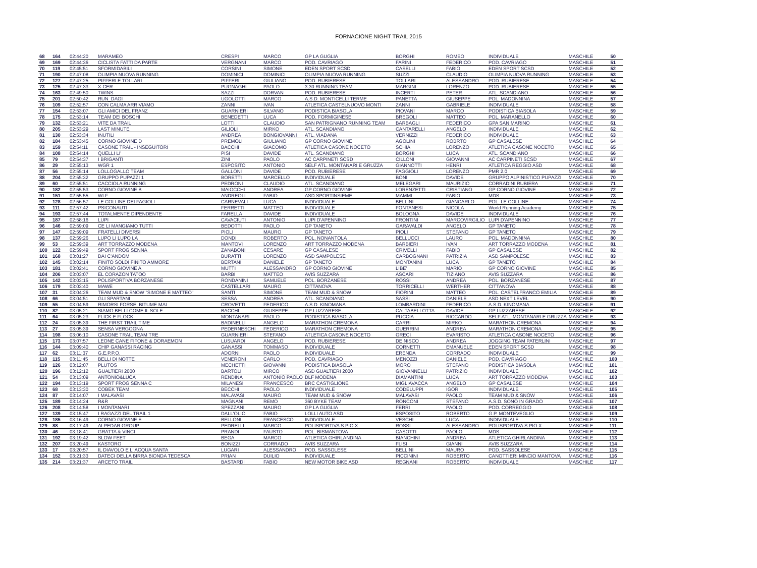FORNACIONE NIGHT TRAIL 2015
| 68 | 164 | 02:44:20 | MARAMEO | CRESPI | MARCO | GP LA GUGLIA | BORGHI | ROMEO | INDIVIDUALE | MASCHILE | 50 |
| 69 | 169 | 02:44:36 | CICLISTA FATTI DA PARTE | VERGNANI | MARCO | POD. CAVRIAGO | FARINI | FEDERICO | POD. CAVRIAGO | MASCHILE | 51 |
| 70 | 119 | 02:45:51 | SFORMIDABILI | CORSINI | SIMONE | EDEN SPORT SCSD | CASELLI | FABIO | EDEN SPORT SCSD | MASCHILE | 52 |
| 71 | 190 | 02:47:08 | OLIMPIA NUOVA RUNNING | DOMINICI | DOMINICI | OLIMPIA NUOVA RUNNING | SUZZI | CLAUDIO | OLIMPIA NUOVA RUNNING | MASCHILE | 53 |
| 72 | 127 | 02:47:25 | PIFFERI E TOLLARI | PIFFERI | GIULIANO | POD. RUBIERESE | TOLLARI | ALESSANDRO | POD. RUBIERESE | MASCHILE | 54 |
| 73 | 125 | 02:47:33 | X-CER | PUGNAGHI | PAOLO | 3,30 RUNNING TEAM | MARGINI | LORENZO | POD. RUBIERESE | MASCHILE | 55 |
| 74 | 163 | 02:49:50 | TWINS | SAZZI | DORVAN | POD. RUBIERESE | INCERTI | PETER | ATL. SCANDIANO | MASCHILE | 56 |
| 75 | 201 | 02:50:42 | RUN_DAGI | UGOLOTTI | MARCO | A.S.D. MONTICELLI TERME | PANETTA | GIUSEPPE | POL. MADONNINA | MASCHILE | 57 |
| 76 | 109 | 02:52:57 | CON CALMA ARRIVIAMO | ZANNI | IVAN | ATLETICA CASTELNUOVO MONTI | ZANNI | GABRIELE | INDIVIDUALE | MASCHILE | 58 |
| 77 | 154 | 02:53:07 | GLI AMICI DEL FRANZ | GUARNIERI | SILVANO | PODISTICA BIASOLA | PIOVANI | MARCO | PODISTICA BIASOLA | MASCHILE | 59 |
| 78 | 175 | 02:53:14 | TEAM DEI BOSCHI | BENEDETTI | LUCA | POD. FORMIGINESE | BREGOLI | MATTEO | POL. MARANELLO | MASCHILE | 60 |
| 79 | 132 | 02:53:21 | VITE DA TRAIL | LOTTI | CLAUDIO | SAN PATRIGNANO RUNNING TEAM | BARBAGLI | FEDERICO | GPA SAN MARINO | MASCHILE | 61 |
| 80 | 205 | 02:53:29 | LAST MINUTE | GILIOLI | MIRKO | ATL. SCANDIANO | CANTARELLI | ANGELO | INDIVIDUALE | MASCHILE | 62 |
| 81 | 130 | 02:53:34 | INUTILI | ANDREA | BONGIOVANNI | ATL. VIADANA | VERNIZZI | FEDERICO | INDIVIDUALE | MASCHILE | 63 |
| 82 | 184 | 02:53:45 | CORNO GIOVINE D | PREMOLI | GIULIANO | GP CORNO GIOVINE | AGOLINI | ROBRTO | GP CASALESE | MASCHILE | 64 |
| 83 | 159 | 02:54:11 | CASONE TRAIL - INSEGUITORI | BACCHI | GIACOMO | ATLETICA CASONE NOCETO | SCHIA | LORENZO | ATLETICA CASONE NOCETO | MASCHILE | 65 |
| 84 | 108 | 02:54:14 | QUELLI LI' | PISI | DAVIDE | ATL. SCANDIANO | BORGHI | LUCA | ATL. SCANDIANO | MASCHILE | 66 |
| 85 | 79 | 02:54:37 | I BRIGANTI | ZINI | PAOLO | AC CARPINETI SCSD | CILLONI | GIOVANNI | AC CARPINETI SCSD | MASCHILE | 67 |
| 86 | 29 | 02:55:13 | WGR 1 | ESPOSITO | ANTONIO | SELF ATL. MONTANARI E GRUZZA | GIANNOTTI | HENRI | ATLETICA REGGIO ASD | MASCHILE | 68 |
| 87 | 56 | 02:55:14 | LOLLOGALLO TEAM | GALLONI | DAVIDE | POD. RUBIERESE | FAGGIOLI | LORENZO | PMR 2.0 | MASCHILE | 69 |
| 88 | 204 | 02:55:32 | GRUPPO PUPAZZI 1 | BORETTI | MARCELLO | INDIVIDUALE | BONI | DAVIDE | GRUPPO ALPINISTICO PUPAZZI | MASCHILE | 70 |
| 89 | 60 | 02:55:51 | CACCIOLA RUNNING | PEDRONI | CLAUDIO | ATL. SCANDIANO | MELEGARI | MAURIZIO | CORRADINI RUBIERA | MASCHILE | 71 |
| 90 | 182 | 02:55:53 | CORNO GIOVINE B | MAIOCCHI | ANDREA | GP CORNO GIOVINE | LORENZETTI | CRISTIANO | GP CORNO GIOVINE | MASCHILE | 72 |
| 91 | 151 | 02:55:55 | WLF | ANDREOLI | FABIO | ASD SPORTINSIEME | MAMMI | FABIO | MDS | MASCHILE | 73 |
| 92 | 128 | 02:56:57 | LE COLLINE DEI FAGIOLI | CARNEVALI | LUCA | INDIVIDUALE | BELLINI | GIANCARLO | POL. LE COLLINE | MASCHILE | 74 |
| 93 | 111 | 02:57:42 | PSICONAUTI | FERRETTI | MATTEO | INDIVIDUALE | FONTANESI | NICOLA | World Running Academy | MASCHILE | 75 |
| 94 | 193 | 02:57:44 | TOTALMENTE DIPENDENTE | FARELLA | DAVIDE | INDIVIDUALE | BOLOGNA | DAVIDE | INDIVIDUALE | MASCHILE | 76 |
| 95 | 187 | 02:58:16 | LUPI | CAVACIUTI | ANTONIO | LUPI D'APENNINO | FRONTINI | MARCOVIRGILIO | LUPI D'APENNINO | MASCHILE | 77 |
| 96 | 146 | 02:59:09 | CE LI MANGIAMO TUTTI | BEDOTTI | PAOLO | GP TANETO | GARAVALDI | ANGELO | GP TANETO | MASCHILE | 78 |
| 97 | 147 | 02:59:09 | FRATELLI DIVERSI | PIOLI | MAURO | GP TANETO | PIOLI | STEFANO | GP TANETO | MASCHILE | 79 |
| 98 | 137 | 02:59:26 | LUPO LI LUPO LA | DONDI | ROBERTO | POL. NONANTOLA | BELLUCCI | LAURO | POL. MADONNINA | MASCHILE | 80 |
| 99 | 53 | 02:59:39 | ART TORRAZZO MODENA | MANTOVI | LORENZO | ART TORRAZZO MODENA | BARBIERI | IVAN | ART TORRAZZO MODENA | MASCHILE | 81 |
| 100 | 122 | 02:59:49 | SPORT FROG SENNA | ZANABONI | CESARE | GP CASALESE | CRIVELLI | FABIO | GP CASALESE | MASCHILE | 82 |
| 101 | 168 | 03:01:27 | DAI C'ANDOM | BURATTI | LORENZO | ASD SAMPOLESE | CARBOGNANI | PATRIZIA | ASD SAMPOLESE | MASCHILE | 83 |
| 102 | 145 | 03:02:14 | FINITO SOLDI FINITO AMMORE | BERTANI | DANIELE | GP TANETO | MONTANINI | LUCA | GP TANETO | MASCHILE | 84 |
| 103 | 181 | 03:02:41 | CORNO GIOVINE A | MUTTI | ALESSANDRO | GP CORNO GIOVINE | LIBE' | MARIO | GP CORNO GIOVINE | MASCHILE | 85 |
| 104 | 206 | 03:03:07 | EL CORAZON TATOO | BARBI | MATTEO | AVIS SUZZARA | ASCARI | TIZIANO | AVIS SUZZARA | MASCHILE | 86 |
| 105 | 142 | 03:03:15 | POLISPORTIVA BORZANESE | RONDANINI | SAMUELE | POL. BORZANESE | ROSSI | ANDREA | POL. BORZANESE | MASCHILE | 87 |
| 106 | 179 | 03:03:40 | MAWE | CASTELLARI | MAURO | CITTANOVA | TORRICELLI | WERTHER | CITTANOVA | MASCHILE | 88 |
| 107 | 31 | 03:04:26 | TEAM MUD & SNOW "SIMONE E MATTEO" | SANTI | SIMONE | TEAM MUD & SNOW | FIORINI | MATTEO | POL. CASTELFRANCO EMILIA | MASCHILE | 89 |
| 108 | 66 | 03:04:51 | GLI SPARTANI | SESSA | ANDREA | ATL. SCANDIANO | SASSI | DANIELE | ASD NEXT LEVEL | MASCHILE | 90 |
| 109 | 55 | 03:04:59 | RIMORSI FORSE, BITUME MAI | CROVETTI | FEDERICO | A.S.D. KINOMANA | LOMBARDINI | FEDERICO | A.S.D. KINOMANA | MASCHILE | 91 |
| 110 | 82 | 03:05:21 | SIAMO BELLI COME IL SOLE | BACCHI | GIUSEPPE | GP LUZZARESE | CALTABELLOTTA | DAVIDE | GP LUZZARESE | MASCHILE | 92 |
| 111 | 64 | 03:05:23 | FLICK E FLOCK | MONTANARI | PAOLO | PODISTICA BIASOLA | PUCCIA | RICCARDO | SELF ATL. MONTANARI E GRUZZA | MASCHILE | 93 |
| 112 | 24 | 03:05:39 | THE FIRST TRAIL TIME | BADINELLI | ANGELO | MARATHON CREMONA | CARRI | MIRKO | MARATHON CREMONA | MASCHILE | 94 |
| 113 | 27 | 03:05:39 | SENSA VERGOGNA | PEDERNESCHI | FEDERICO | MARATHON CREMONA | GUERRINI | ANDREA | MARATHON CREMONA | MASCHILE | 95 |
| 114 | 198 | 03:06:10 | CASONE TRAIL TEAM TRE | GUARNIERI | STEFANO | ATLETICA CASONE NOCETO | GRECI | EVARISTO | ATLETICA CASONE NOCETO | MASCHILE | 96 |
| 115 | 173 | 03:07:57 | LEONE CANE FIFONE & DORAEMON | LUSUARDI | ANGELO | POD. RUBIERESE | DE NISCO | ANDREA | JOGGING TEAM PATERLINI | MASCHILE | 97 |
| 116 | 144 | 03:09:40 | CHIP GANASSI RACING | GANASSI | TOMMASO | INDIVIDUALE | CORNETTI | EMANUELE | EDEN SPORT SCSD | MASCHILE | 98 |
| 117 | 62 | 03:11:37 | G.E.P.P.O. | ADORNI | PAOLO | INDIVIDUALE | ERENDA | CORRADO | INDIVIDUALE | MASCHILE | 99 |
| 118 | 115 | 03:11:45 | BELLI DI NOTTE | VENERONI | CARLO | POD. CAVRIAGO | MENOZZI | DANIELE | POD. CAVRIAGO | MASCHILE | 100 |
| 119 | 126 | 03:12:07 | PLUTOS | MECHETTI | GIOVANNI | PODISTICA BIASOLA | MORO | STEFANO | PODISTICA BIASOLA | MASCHILE | 101 |
| 120 | 196 | 03:12:12 | GUALTIERI 2000 | BARTOLI | MIRCO | ASD GUALTIERI 2000 | GIOVANNELLI | PATRIZIO | INDIVIDUALE | MASCHILE | 102 |
| 121 | 54 | 03:13:09 | ANTONIO&LUCA | RENDINA | ANTONIO PAOLO | DLF MODENA | DIAMANTINI | LUCA | ART TORRAZZO MODENA | MASCHILE | 103 |
| 122 | 194 | 03:13:19 | SPORT FROG SENNA C | MILANESI | FRANCESCO | BRC CASTIGLIONE | MIGLIAVACCA | ANGELO | GP CASALESE | MASCHILE | 104 |
| 123 | 68 | 03:13:30 | COBEK TEAM | BECCHI | PAOLO | INDIVIDUALE | CODELUPPI | IGOR | INDIVIDUALE | MASCHILE | 105 |
| 124 | 87 | 03:14:07 | I MALAVASI | MALAVASI | MAURO | TEAM MUD & SNOW | MALAVASI | PAOLO | TEAM MUD & SNOW | MASCHILE | 106 |
| 125 | 189 | 03:14:24 | R&R | MAGNANI | REMO | 360 BYKE TEAM | RONCONI | STEFANO | A.S.D. SONO IN GRADO | MASCHILE | 107 |
| 126 | 208 | 03:14:58 | I MONTANARI | SPEZZANI | MAURO | GP LA GUGLIA | FERRI | PAOLO | POD. CORREGGIO | MASCHILE | 108 |
| 127 | 139 | 03:15:47 | I RAGAZZI DEL TRAIL 1 | DALL'OLIO | FABIO | LOLLI AUTO ASD | ESPOSITO | ROBERTO | G.P. MONTEVEGLIO | MASCHILE | 109 |
| 128 | 185 | 03:16:49 | CORNO GIOVINE E | BELLONI | FRANCESCO | INDIVIDUALE | VESCHI | LUCA | INDIVIDUALE | MASCHILE | 110 |
| 129 | 88 | 03:17:49 | ALPEDAR GROUP | PEDRELLI | MARCO | POLISPORTIVA S.PIO X | ROSSI | ALESSANDRO | POLISPORTIVA S.PIO X | MASCHILE | 111 |
| 130 | 46 | 03:18:41 | GRATTA & VINCI | PRANDI | FAUSTO | POL. BISMANTOVA | CASOTTI | PAOLO | MDS | MASCHILE | 112 |
| 131 | 192 | 03:19:42 | SLOW FEET | BEGA | MARCO | ATLETICA GHIRLANDINA | BIANCHINI | ANDREA | ATLETICA GHIRLANDINA | MASCHILE | 113 |
| 132 | 207 | 03:20:49 | KASTORO | BONIZZI | CORRADO | AVIS SUZZARA | FLISI | GIANNI | AVIS SUZZARA | MASCHILE | 114 |
| 133 | 17 | 03:20:57 | IL DIAVOLO E L' ACQUA SANTA | LUGARI | ALESSANDRO | POD. SASSOLESE | BELLINI | MAURO | POD. SASSOLESE | MASCHILE | 115 |
| 134 | 152 | 03:21:33 | DATECI DELLA BIRRA BIONDA TEDESCA | PRIAN | DUILIO | INDIVIDUALE | PICCININI | ROBERTO | CANOTTIERI MINCIO MANTOVA | MASCHILE | 116 |
| 135 | 214 | 03:21:37 | ARCETO TRAIL | BASTARDI | FABIO | NEW MOTOR BIKE ASD | REGNANI | ROBERTO | INDIVIDUALE | MASCHILE | 117 |